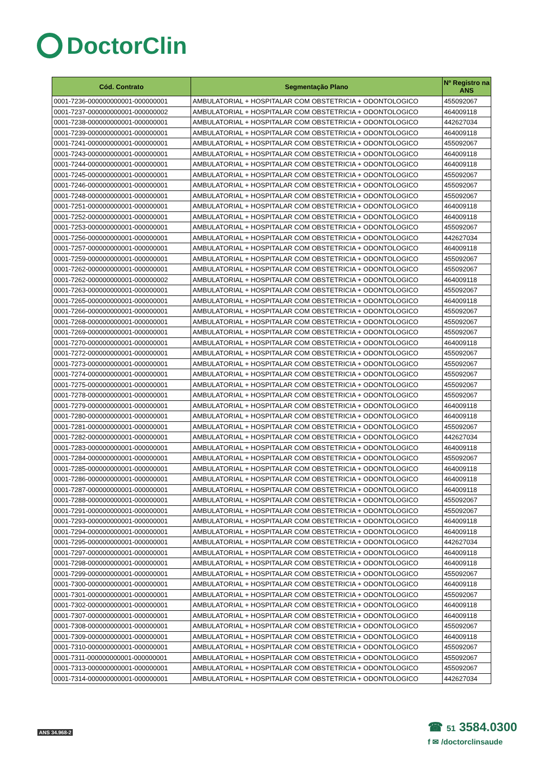DoctorClin
| Cód. Contrato | Segmentação Plano | Nº Registro na ANS |
| --- | --- | --- |
| 0001-7236-000000000001-000000001 | AMBULATORIAL + HOSPITALAR COM OBSTETRICIA + ODONTOLOGICO | 455092067 |
| 0001-7237-000000000001-000000002 | AMBULATORIAL + HOSPITALAR COM OBSTETRICIA + ODONTOLOGICO | 464009118 |
| 0001-7238-000000000001-000000001 | AMBULATORIAL + HOSPITALAR COM OBSTETRICIA + ODONTOLOGICO | 442627034 |
| 0001-7239-000000000001-000000001 | AMBULATORIAL + HOSPITALAR COM OBSTETRICIA + ODONTOLOGICO | 464009118 |
| 0001-7241-000000000001-000000001 | AMBULATORIAL + HOSPITALAR COM OBSTETRICIA + ODONTOLOGICO | 455092067 |
| 0001-7243-000000000001-000000001 | AMBULATORIAL + HOSPITALAR COM OBSTETRICIA + ODONTOLOGICO | 464009118 |
| 0001-7244-000000000001-000000001 | AMBULATORIAL + HOSPITALAR COM OBSTETRICIA + ODONTOLOGICO | 464009118 |
| 0001-7245-000000000001-000000001 | AMBULATORIAL + HOSPITALAR COM OBSTETRICIA + ODONTOLOGICO | 455092067 |
| 0001-7246-000000000001-000000001 | AMBULATORIAL + HOSPITALAR COM OBSTETRICIA + ODONTOLOGICO | 455092067 |
| 0001-7248-000000000001-000000001 | AMBULATORIAL + HOSPITALAR COM OBSTETRICIA + ODONTOLOGICO | 455092067 |
| 0001-7251-000000000001-000000001 | AMBULATORIAL + HOSPITALAR COM OBSTETRICIA + ODONTOLOGICO | 464009118 |
| 0001-7252-000000000001-000000001 | AMBULATORIAL + HOSPITALAR COM OBSTETRICIA + ODONTOLOGICO | 464009118 |
| 0001-7253-000000000001-000000001 | AMBULATORIAL + HOSPITALAR COM OBSTETRICIA + ODONTOLOGICO | 455092067 |
| 0001-7256-000000000001-000000001 | AMBULATORIAL + HOSPITALAR COM OBSTETRICIA + ODONTOLOGICO | 442627034 |
| 0001-7257-000000000001-000000001 | AMBULATORIAL + HOSPITALAR COM OBSTETRICIA + ODONTOLOGICO | 464009118 |
| 0001-7259-000000000001-000000001 | AMBULATORIAL + HOSPITALAR COM OBSTETRICIA + ODONTOLOGICO | 455092067 |
| 0001-7262-000000000001-000000001 | AMBULATORIAL + HOSPITALAR COM OBSTETRICIA + ODONTOLOGICO | 455092067 |
| 0001-7262-000000000001-000000002 | AMBULATORIAL + HOSPITALAR COM OBSTETRICIA + ODONTOLOGICO | 464009118 |
| 0001-7263-000000000001-000000001 | AMBULATORIAL + HOSPITALAR COM OBSTETRICIA + ODONTOLOGICO | 455092067 |
| 0001-7265-000000000001-000000001 | AMBULATORIAL + HOSPITALAR COM OBSTETRICIA + ODONTOLOGICO | 464009118 |
| 0001-7266-000000000001-000000001 | AMBULATORIAL + HOSPITALAR COM OBSTETRICIA + ODONTOLOGICO | 455092067 |
| 0001-7268-000000000001-000000001 | AMBULATORIAL + HOSPITALAR COM OBSTETRICIA + ODONTOLOGICO | 455092067 |
| 0001-7269-000000000001-000000001 | AMBULATORIAL + HOSPITALAR COM OBSTETRICIA + ODONTOLOGICO | 455092067 |
| 0001-7270-000000000001-000000001 | AMBULATORIAL + HOSPITALAR COM OBSTETRICIA + ODONTOLOGICO | 464009118 |
| 0001-7272-000000000001-000000001 | AMBULATORIAL + HOSPITALAR COM OBSTETRICIA + ODONTOLOGICO | 455092067 |
| 0001-7273-000000000001-000000001 | AMBULATORIAL + HOSPITALAR COM OBSTETRICIA + ODONTOLOGICO | 455092067 |
| 0001-7274-000000000001-000000001 | AMBULATORIAL + HOSPITALAR COM OBSTETRICIA + ODONTOLOGICO | 455092067 |
| 0001-7275-000000000001-000000001 | AMBULATORIAL + HOSPITALAR COM OBSTETRICIA + ODONTOLOGICO | 455092067 |
| 0001-7278-000000000001-000000001 | AMBULATORIAL + HOSPITALAR COM OBSTETRICIA + ODONTOLOGICO | 455092067 |
| 0001-7279-000000000001-000000001 | AMBULATORIAL + HOSPITALAR COM OBSTETRICIA + ODONTOLOGICO | 464009118 |
| 0001-7280-000000000001-000000001 | AMBULATORIAL + HOSPITALAR COM OBSTETRICIA + ODONTOLOGICO | 464009118 |
| 0001-7281-000000000001-000000001 | AMBULATORIAL + HOSPITALAR COM OBSTETRICIA + ODONTOLOGICO | 455092067 |
| 0001-7282-000000000001-000000001 | AMBULATORIAL + HOSPITALAR COM OBSTETRICIA + ODONTOLOGICO | 442627034 |
| 0001-7283-000000000001-000000001 | AMBULATORIAL + HOSPITALAR COM OBSTETRICIA + ODONTOLOGICO | 464009118 |
| 0001-7284-000000000001-000000001 | AMBULATORIAL + HOSPITALAR COM OBSTETRICIA + ODONTOLOGICO | 455092067 |
| 0001-7285-000000000001-000000001 | AMBULATORIAL + HOSPITALAR COM OBSTETRICIA + ODONTOLOGICO | 464009118 |
| 0001-7286-000000000001-000000001 | AMBULATORIAL + HOSPITALAR COM OBSTETRICIA + ODONTOLOGICO | 464009118 |
| 0001-7287-000000000001-000000001 | AMBULATORIAL + HOSPITALAR COM OBSTETRICIA + ODONTOLOGICO | 464009118 |
| 0001-7288-000000000001-000000001 | AMBULATORIAL + HOSPITALAR COM OBSTETRICIA + ODONTOLOGICO | 455092067 |
| 0001-7291-000000000001-000000001 | AMBULATORIAL + HOSPITALAR COM OBSTETRICIA + ODONTOLOGICO | 455092067 |
| 0001-7293-000000000001-000000001 | AMBULATORIAL + HOSPITALAR COM OBSTETRICIA + ODONTOLOGICO | 464009118 |
| 0001-7294-000000000001-000000001 | AMBULATORIAL + HOSPITALAR COM OBSTETRICIA + ODONTOLOGICO | 464009118 |
| 0001-7295-000000000001-000000001 | AMBULATORIAL + HOSPITALAR COM OBSTETRICIA + ODONTOLOGICO | 442627034 |
| 0001-7297-000000000001-000000001 | AMBULATORIAL + HOSPITALAR COM OBSTETRICIA + ODONTOLOGICO | 464009118 |
| 0001-7298-000000000001-000000001 | AMBULATORIAL + HOSPITALAR COM OBSTETRICIA + ODONTOLOGICO | 464009118 |
| 0001-7299-000000000001-000000001 | AMBULATORIAL + HOSPITALAR COM OBSTETRICIA + ODONTOLOGICO | 455092067 |
| 0001-7300-000000000001-000000001 | AMBULATORIAL + HOSPITALAR COM OBSTETRICIA + ODONTOLOGICO | 464009118 |
| 0001-7301-000000000001-000000001 | AMBULATORIAL + HOSPITALAR COM OBSTETRICIA + ODONTOLOGICO | 455092067 |
| 0001-7302-000000000001-000000001 | AMBULATORIAL + HOSPITALAR COM OBSTETRICIA + ODONTOLOGICO | 464009118 |
| 0001-7307-000000000001-000000001 | AMBULATORIAL + HOSPITALAR COM OBSTETRICIA + ODONTOLOGICO | 464009118 |
| 0001-7308-000000000001-000000001 | AMBULATORIAL + HOSPITALAR COM OBSTETRICIA + ODONTOLOGICO | 455092067 |
| 0001-7309-000000000001-000000001 | AMBULATORIAL + HOSPITALAR COM OBSTETRICIA + ODONTOLOGICO | 464009118 |
| 0001-7310-000000000001-000000001 | AMBULATORIAL + HOSPITALAR COM OBSTETRICIA + ODONTOLOGICO | 455092067 |
| 0001-7311-000000000001-000000001 | AMBULATORIAL + HOSPITALAR COM OBSTETRICIA + ODONTOLOGICO | 455092067 |
| 0001-7313-000000000001-000000001 | AMBULATORIAL + HOSPITALAR COM OBSTETRICIA + ODONTOLOGICO | 455092067 |
| 0001-7314-000000000001-000000001 | AMBULATORIAL + HOSPITALAR COM OBSTETRICIA + ODONTOLOGICO | 442627034 |
ANS 34.968-2
☎ 51 3584.0300
f ✉ /doctorclinsaude